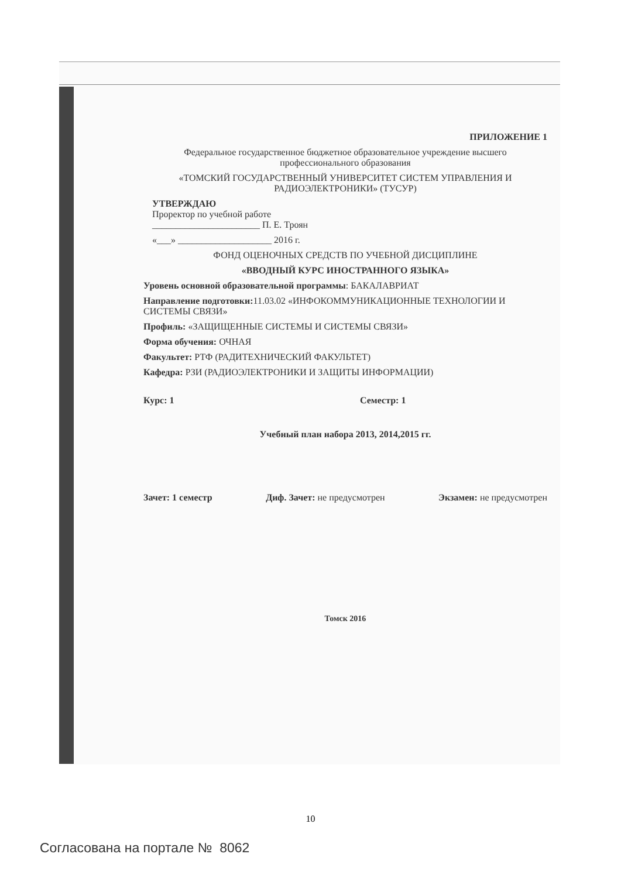ПРИЛОЖЕНИЕ 1
Федеральное государственное бюджетное образовательное учреждение высшего профессионального образования
«ТОМСКИЙ ГОСУДАРСТВЕННЫЙ УНИВЕРСИТЕТ СИСТЕМ УПРАВЛЕНИЯ И РАДИОЭЛЕКТРОНИКИ» (ТУСУР)
УТВЕРЖДАЮ
Проректор по учебной работе
_______________________ П. Е. Троян
«___» ____________________ 2016 г.
ФОНД ОЦЕНОЧНЫХ СРЕДСТВ ПО УЧЕБНОЙ ДИСЦИПЛИНЕ
«ВВОДНЫЙ КУРС ИНОСТРАННОГО ЯЗЫКА»
Уровень основной образовательной программы: БАКАЛАВРИАТ
Направление подготовки: 11.03.02 «ИНФОКОММУНИКАЦИОННЫЕ ТЕХНОЛОГИИ И СИСТЕМЫ СВЯЗИ»
Профиль: «ЗАЩИЩЕННЫЕ СИСТЕМЫ И СИСТЕМЫ СВЯЗИ»
Форма обучения: ОЧНАЯ
Факультет: РТФ (РАДИТЕХНИЧЕСКИЙ ФАКУЛЬТЕТ)
Кафедра: РЗИ (РАДИОЭЛЕКТРОНИКИ И ЗАЩИТЫ ИНФОРМАЦИИ)
Курс: 1 Семестр: 1
Учебный план набора 2013, 2014,2015 гг.
Зачет: 1 семестр Диф. Зачет: не предусмотрен Экзамен: не предусмотрен
Томск 2016
10
Согласована на портале № 8062